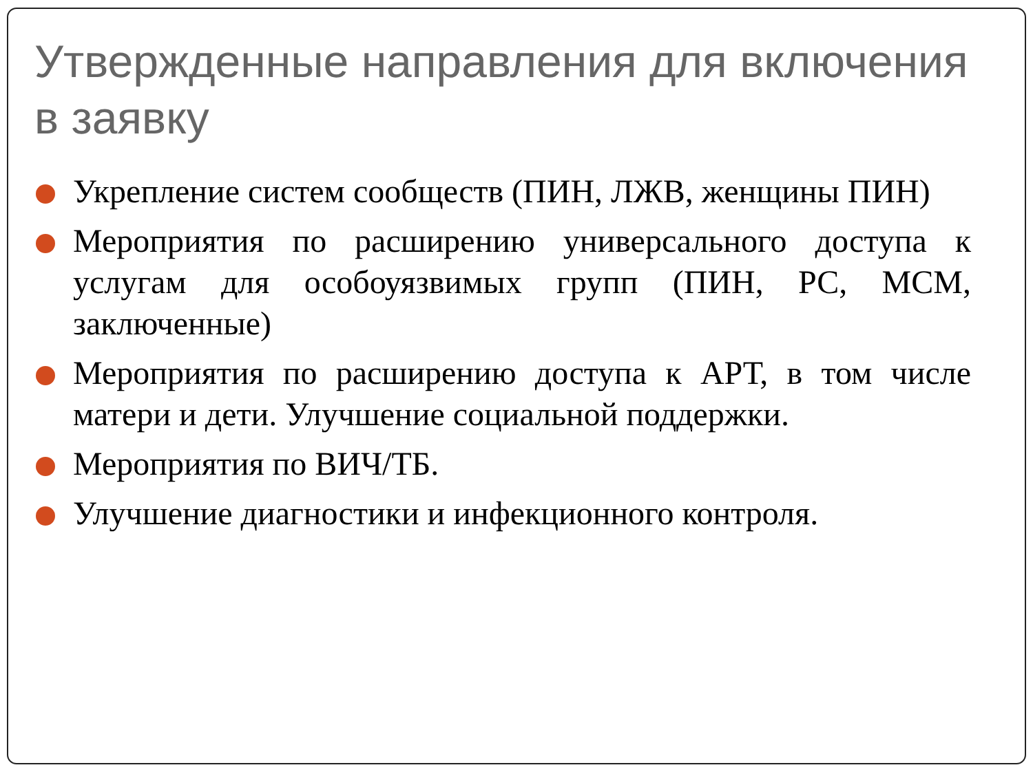Утвержденные направления для включения в заявку
Укрепление систем сообществ (ПИН, ЛЖВ, женщины ПИН)
Мероприятия по расширению универсального доступа к услугам для особоуязвимых групп (ПИН, РС, МСМ, заключенные)
Мероприятия по расширению доступа к АРТ, в том числе матери и дети. Улучшение социальной поддержки.
Мероприятия по ВИЧ/ТБ.
Улучшение диагностики и инфекционного контроля.